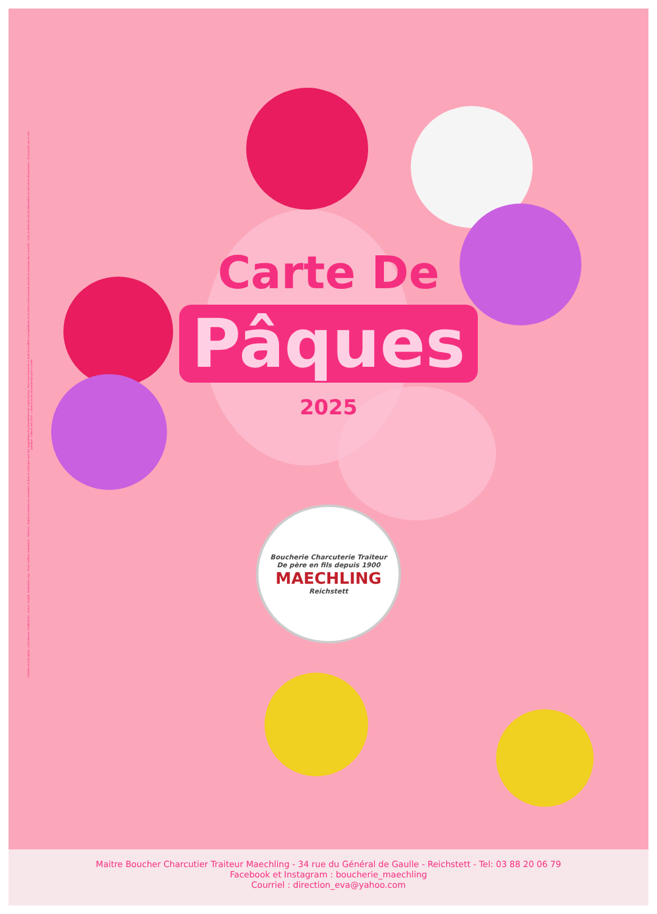Création et Conception : Commbyeva. Crédit photo : Canva, Freepik. Illustration Logo : Pierre Huffner. Impression : Printaclic. Toutes les photos en couverture et dans le catalogue sont des suggestions de présentation non contractuelles. Nous nous réservons le droit de modifier les ingrédients et les tarifs à tout moment suivant les arrivages sur le marché - Dans la limite des stocks disponibles et sauf erreur d'impression - Ne pas jeter sur la voie publique - Édition avril 2025 - L'abus d'alcool est dangereux pour la santé
Carte De
Pâques
2025
Boucherie Charcuterie Traiteur
De père en fils depuis 1900
MAECHLING
Reichstett
Maitre Boucher Charcutier Traiteur Maechling - 34 rue du Général de Gaulle - Reichstett - Tel: 03 88 20 06 79
Facebook et Instagram : boucherie_maechling
Courriel : direction_eva@yahoo.com